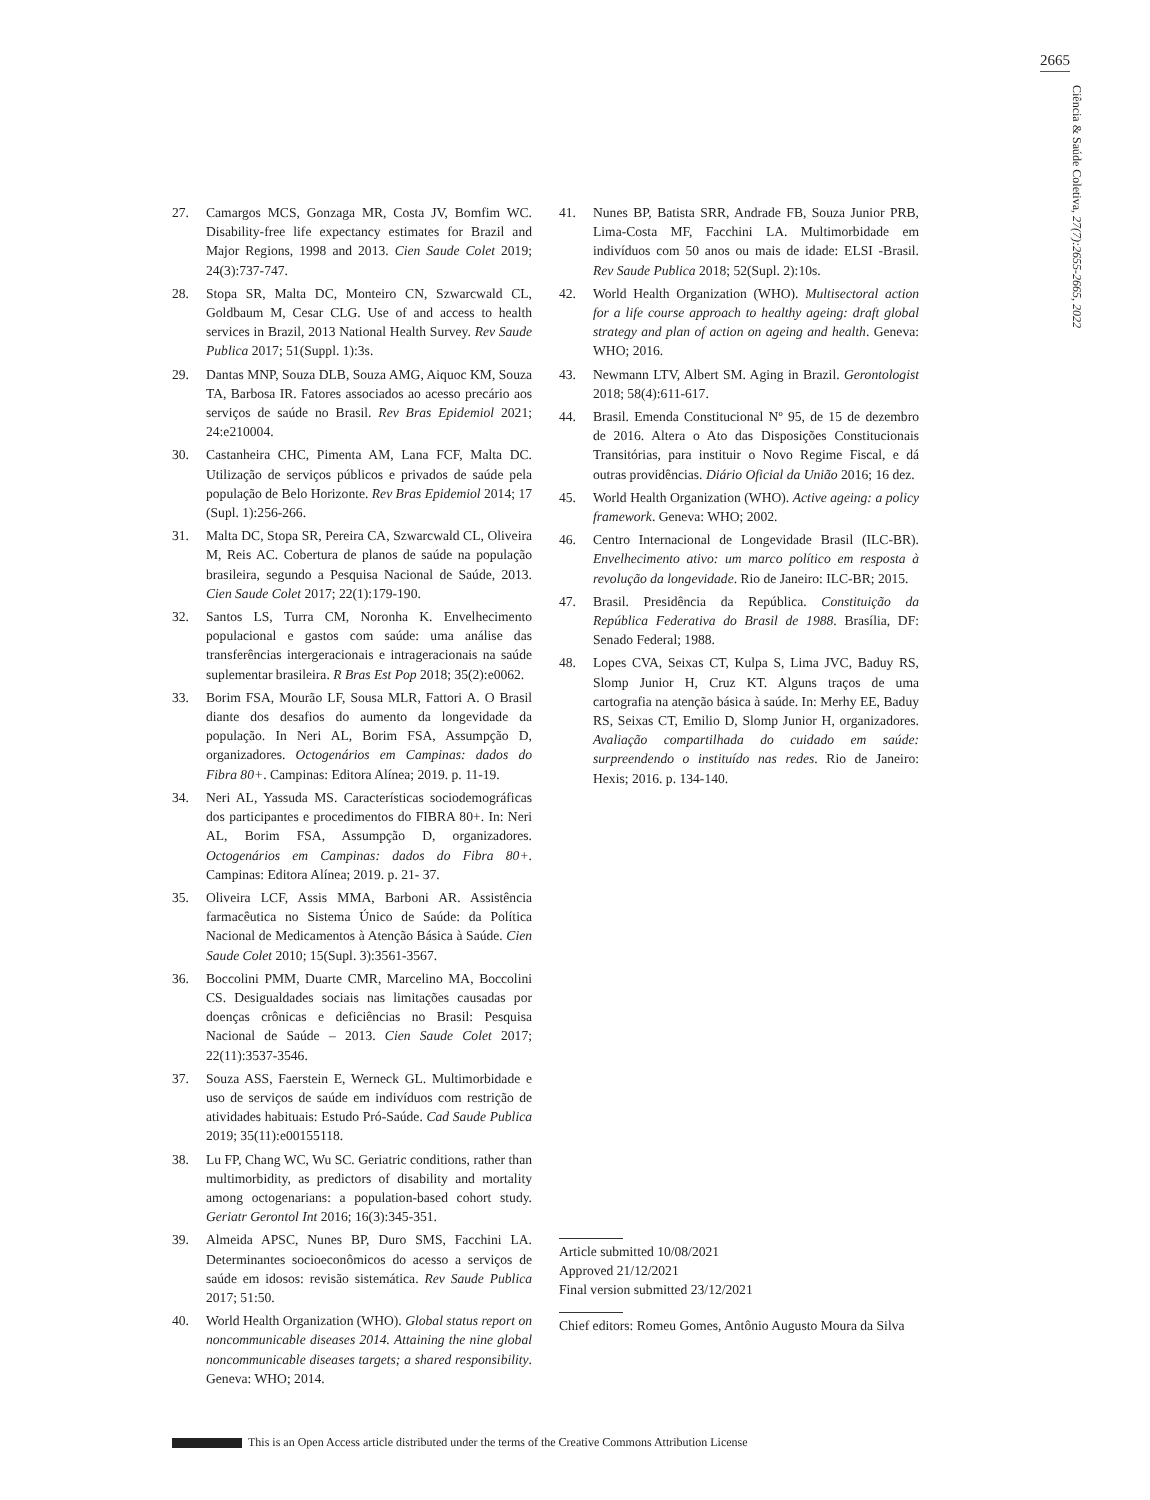2665
Ciência & Saúde Coletiva, 27(7):2655-2665, 2022
27. Camargos MCS, Gonzaga MR, Costa JV, Bomfim WC. Disability-free life expectancy estimates for Brazil and Major Regions, 1998 and 2013. Cien Saude Colet 2019; 24(3):737-747.
28. Stopa SR, Malta DC, Monteiro CN, Szwarcwald CL, Goldbaum M, Cesar CLG. Use of and access to health services in Brazil, 2013 National Health Survey. Rev Saude Publica 2017; 51(Suppl. 1):3s.
29. Dantas MNP, Souza DLB, Souza AMG, Aiquoc KM, Souza TA, Barbosa IR. Fatores associados ao acesso precário aos serviços de saúde no Brasil. Rev Bras Epidemiol 2021; 24:e210004.
30. Castanheira CHC, Pimenta AM, Lana FCF, Malta DC. Utilização de serviços públicos e privados de saúde pela população de Belo Horizonte. Rev Bras Epidemiol 2014; 17 (Supl. 1):256-266.
31. Malta DC, Stopa SR, Pereira CA, Szwarcwald CL, Oliveira M, Reis AC. Cobertura de planos de saúde na população brasileira, segundo a Pesquisa Nacional de Saúde, 2013. Cien Saude Colet 2017; 22(1):179-190.
32. Santos LS, Turra CM, Noronha K. Envelhecimento populacional e gastos com saúde: uma análise das transferências intergeracionais e intrageracionais na saúde suplementar brasileira. R Bras Est Pop 2018; 35(2):e0062.
33. Borim FSA, Mourão LF, Sousa MLR, Fattori A. O Brasil diante dos desafios do aumento da longevidade da população. In Neri AL, Borim FSA, Assumpção D, organizadores. Octogenários em Campinas: dados do Fibra 80+. Campinas: Editora Alínea; 2019. p. 11-19.
34. Neri AL, Yassuda MS. Características sociodemográficas dos participantes e procedimentos do FIBRA 80+. In: Neri AL, Borim FSA, Assumpção D, organizadores. Octogenários em Campinas: dados do Fibra 80+. Campinas: Editora Alínea; 2019. p. 21- 37.
35. Oliveira LCF, Assis MMA, Barboni AR. Assistência farmacêutica no Sistema Único de Saúde: da Política Nacional de Medicamentos à Atenção Básica à Saúde. Cien Saude Colet 2010; 15(Supl. 3):3561-3567.
36. Boccolini PMM, Duarte CMR, Marcelino MA, Boccolini CS. Desigualdades sociais nas limitações causadas por doenças crônicas e deficiências no Brasil: Pesquisa Nacional de Saúde – 2013. Cien Saude Colet 2017; 22(11):3537-3546.
37. Souza ASS, Faerstein E, Werneck GL. Multimorbidade e uso de serviços de saúde em indivíduos com restrição de atividades habituais: Estudo Pró-Saúde. Cad Saude Publica 2019; 35(11):e00155118.
38. Lu FP, Chang WC, Wu SC. Geriatric conditions, rather than multimorbidity, as predictors of disability and mortality among octogenarians: a population-based cohort study. Geriatr Gerontol Int 2016; 16(3):345-351.
39. Almeida APSC, Nunes BP, Duro SMS, Facchini LA. Determinantes socioeconômicos do acesso a serviços de saúde em idosos: revisão sistemática. Rev Saude Publica 2017; 51:50.
40. World Health Organization (WHO). Global status report on noncommunicable diseases 2014. Attaining the nine global noncommunicable diseases targets; a shared responsibility. Geneva: WHO; 2014.
41. Nunes BP, Batista SRR, Andrade FB, Souza Junior PRB, Lima-Costa MF, Facchini LA. Multimorbidade em indivíduos com 50 anos ou mais de idade: ELSI -Brasil. Rev Saude Publica 2018; 52(Supl. 2):10s.
42. World Health Organization (WHO). Multisectoral action for a life course approach to healthy ageing: draft global strategy and plan of action on ageing and health. Geneva: WHO; 2016.
43. Newmann LTV, Albert SM. Aging in Brazil. Gerontologist 2018; 58(4):611-617.
44. Brasil. Emenda Constitucional Nº 95, de 15 de dezembro de 2016. Altera o Ato das Disposições Constitucionais Transitórias, para instituir o Novo Regime Fiscal, e dá outras providências. Diário Oficial da União 2016; 16 dez.
45. World Health Organization (WHO). Active ageing: a policy framework. Geneva: WHO; 2002.
46. Centro Internacional de Longevidade Brasil (ILC-BR). Envelhecimento ativo: um marco político em resposta à revolução da longevidade. Rio de Janeiro: ILC-BR; 2015.
47. Brasil. Presidência da República. Constituição da República Federativa do Brasil de 1988. Brasília, DF: Senado Federal; 1988.
48. Lopes CVA, Seixas CT, Kulpa S, Lima JVC, Baduy RS, Slomp Junior H, Cruz KT. Alguns traços de uma cartografia na atenção básica à saúde. In: Merhy EE, Baduy RS, Seixas CT, Emilio D, Slomp Junior H, organizadores. Avaliação compartilhada do cuidado em saúde: surpreendendo o instituído nas redes. Rio de Janeiro: Hexis; 2016. p. 134-140.
Article submitted 10/08/2021
Approved 21/12/2021
Final version submitted 23/12/2021
Chief editors: Romeu Gomes, Antônio Augusto Moura da Silva
This is an Open Access article distributed under the terms of the Creative Commons Attribution License